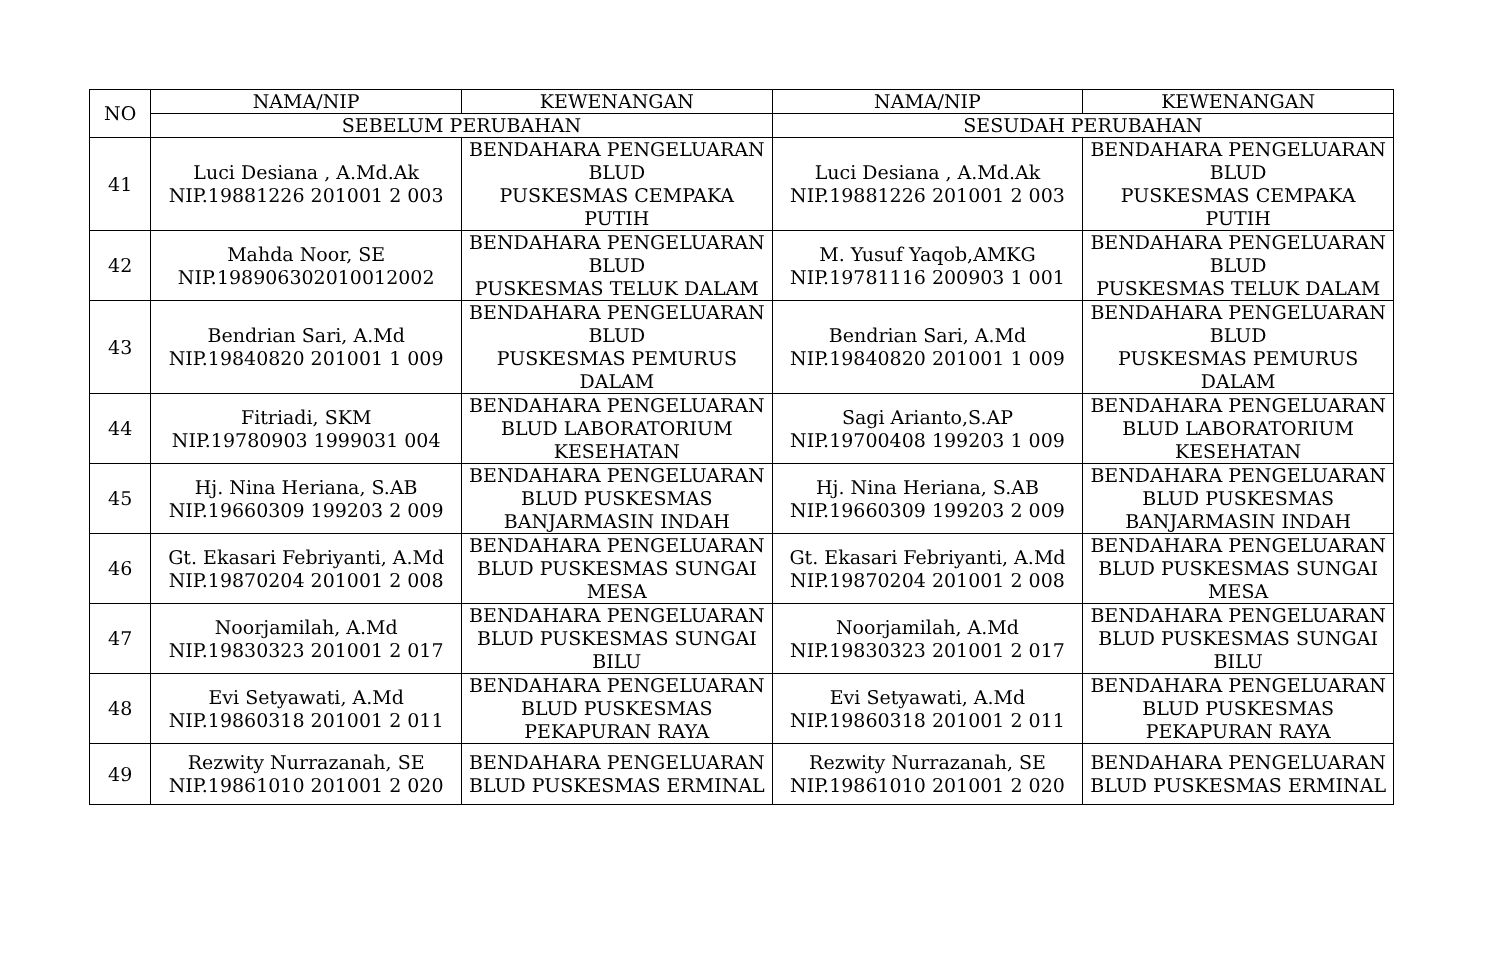| NO | NAMA/NIP | KEWENANGAN | NAMA/NIP | KEWENANGAN |
| --- | --- | --- | --- | --- |
| | SEBELUM PERUBAHAN | | SESUDAH PERUBAHAN | |
| 41 | Luci Desiana , A.Md.Ak NIP.19881226 201001 2 003 | BENDAHARA PENGELUARAN BLUD PUSKESMAS CEMPAKA PUTIH | Luci Desiana , A.Md.Ak NIP.19881226 201001 2 003 | BENDAHARA PENGELUARAN BLUD PUSKESMAS CEMPAKA PUTIH |
| 42 | Mahda Noor, SE NIP.198906302010012002 | BENDAHARA PENGELUARAN BLUD PUSKESMAS TELUK DALAM | M. Yusuf Yaqob,AMKG NIP.19781116 200903 1 001 | BENDAHARA PENGELUARAN BLUD PUSKESMAS TELUK DALAM |
| 43 | Bendrian Sari, A.Md NIP.19840820 201001 1 009 | BENDAHARA PENGELUARAN BLUD PUSKESMAS PEMURUS DALAM | Bendrian Sari, A.Md NIP.19840820 201001 1 009 | BENDAHARA PENGELUARAN BLUD PUSKESMAS PEMURUS DALAM |
| 44 | Fitriadi, SKM NIP.19780903 1999031 004 | BENDAHARA PENGELUARAN BLUD LABORATORIUM KESEHATAN | Sagi Arianto,S.AP NIP.19700408 199203 1 009 | BENDAHARA PENGELUARAN BLUD LABORATORIUM KESEHATAN |
| 45 | Hj. Nina Heriana, S.AB NIP.19660309 199203 2 009 | BENDAHARA PENGELUARAN BLUD PUSKESMAS BANJARMASIN INDAH | Hj. Nina Heriana, S.AB NIP.19660309 199203 2 009 | BENDAHARA PENGELUARAN BLUD PUSKESMAS BANJARMASIN INDAH |
| 46 | Gt. Ekasari Febriyanti, A.Md NIP.19870204 201001 2 008 | BENDAHARA PENGELUARAN BLUD PUSKESMAS SUNGAI MESA | Gt. Ekasari Febriyanti, A.Md NIP.19870204 201001 2 008 | BENDAHARA PENGELUARAN BLUD PUSKESMAS SUNGAI MESA |
| 47 | Noorjamilah, A.Md NIP.19830323 201001 2 017 | BENDAHARA PENGELUARAN BLUD PUSKESMAS SUNGAI BILU | Noorjamilah, A.Md NIP.19830323 201001 2 017 | BENDAHARA PENGELUARAN BLUD PUSKESMAS SUNGAI BILU |
| 48 | Evi Setyawati, A.Md NIP.19860318 201001 2 011 | BENDAHARA PENGELUARAN BLUD PUSKESMAS PEKAPURAN RAYA | Evi Setyawati, A.Md NIP.19860318 201001 2 011 | BENDAHARA PENGELUARAN BLUD PUSKESMAS PEKAPURAN RAYA |
| 49 | Rezwity Nurrazanah, SE NIP.19861010 201001 2 020 | BENDAHARA PENGELUARAN BLUD PUSKESMAS ERMINAL | Rezwity Nurrazanah, SE NIP.19861010 201001 2 020 | BENDAHARA PENGELUARAN BLUD PUSKESMAS ERMINAL |